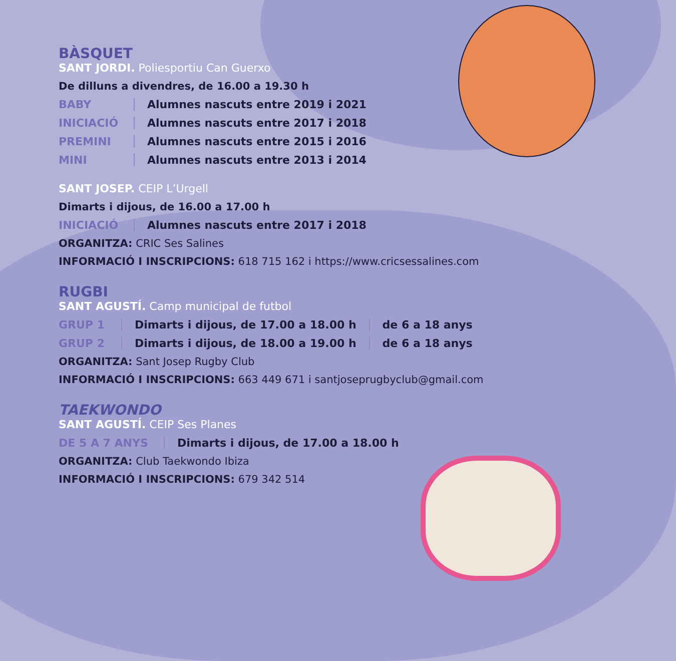BÀSQUET
SANT JORDI. Poliesportiu Can Guerxo
De dilluns a divendres, de 16.00 a 19.30 h
BABY Alumnes nascuts entre 2019 i 2021
INICIACIÓ Alumnes nascuts entre 2017 i 2018
PREMINI Alumnes nascuts entre 2015 i 2016
MINI Alumnes nascuts entre 2013 i 2014
SANT JOSEP. CEIP L’Urgell
Dimarts i dijous, de 16.00 a 17.00 h
INICIACIÓ Alumnes nascuts entre 2017 i 2018
ORGANITZA: CRIC Ses Salines
INFORMACIÓ I INSCRIPCIONS: 618 715 162 i https://www.cricsessalines.com
RUGBI
SANT AGUSTÍ. Camp municipal de futbol
GRUP 1 Dimarts i dijous, de 17.00 a 18.00 h de 6 a 18 anys
GRUP 2 Dimarts i dijous, de 18.00 a 19.00 h de 6 a 18 anys
ORGANITZA: Sant Josep Rugby Club
INFORMACIÓ I INSCRIPCIONS: 663 449 671 i santjoseprugbyclub@gmail.com
TAEKWONDO
SANT AGUSTÍ. CEIP Ses Planes
DE 5 A 7 ANYS Dimarts i dijous, de 17.00 a 18.00 h
ORGANITZA: Club Taekwondo Ibiza
INFORMACIÓ I INSCRIPCIONS: 679 342 514